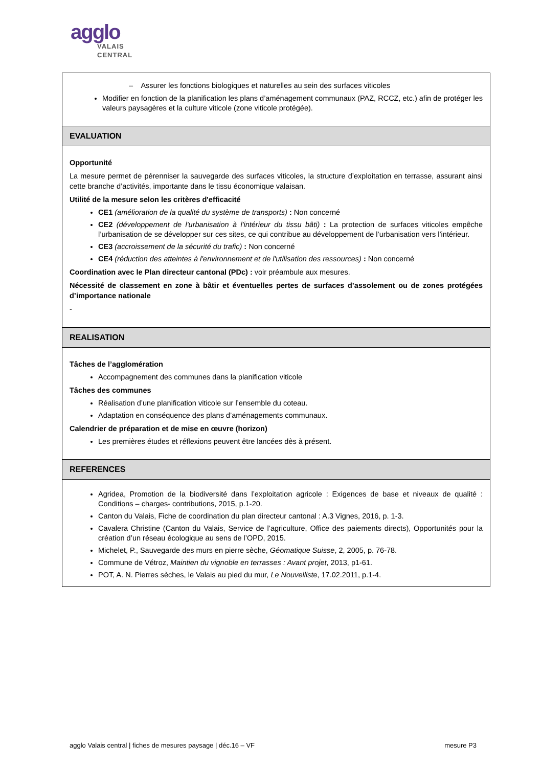agglo
VALAIS
CENTRAL
| – Assurer les fonctions biologiques et naturelles au sein des surfaces viticoles Modifier en fonction de la planification les plans d’aménagement communaux (PAZ, RCCZ, etc.) afin de protéger les valeurs paysagères et la culture viticole (zone viticole protégée). |
| EVALUATION |
| Opportunité La mesure permet de pérenniser la sauvegarde des surfaces viticoles, la structure d’exploitation en terrasse, assurant ainsi cette branche d’activités, importante dans le tissu économique valaisan. Utilité de la mesure selon les critères d'efficacité CE1 (amélioration de la qualité du système de transports) : Non concerné CE2 (développement de l'urbanisation à l'intérieur du tissu bâti) : La protection de surfaces viticoles empêche l’urbanisation de se développer sur ces sites, ce qui contribue au développement de l’urbanisation vers l’intérieur. CE3 (accroissement de la sécurité du trafic) : Non concerné CE4 (réduction des atteintes à l'environnement et de l'utilisation des ressources) : Non concerné Coordination avec le Plan directeur cantonal (PDc) : voir préambule aux mesures. Nécessité de classement en zone à bâtir et éventuelles pertes de surfaces d’assolement ou de zones protégées d’importance nationale - |
| REALISATION |
| Tâches de l’agglomération Accompagnement des communes dans la planification viticole Tâches des communes Réalisation d’une planification viticole sur l’ensemble du coteau. Adaptation en conséquence des plans d’aménagements communaux. Calendrier de préparation et de mise en œuvre (horizon) Les premières études et réflexions peuvent être lancées dès à présent. |
| REFERENCES |
| Agridea, Promotion de la biodiversité dans l’exploitation agricole : Exigences de base et niveaux de qualité : Conditions – charges- contributions, 2015, p.1-20. Canton du Valais, Fiche de coordination du plan directeur cantonal : A.3 Vignes, 2016, p. 1-3. Cavalera Christine (Canton du Valais, Service de l’agriculture, Office des paiements directs), Opportunités pour la création d’un réseau écologique au sens de l’OPD, 2015. Michelet, P., Sauvegarde des murs en pierre sèche, Géomatique Suisse , 2, 2005, p. 76-78. Commune de Vétroz, Maintien du vignoble en terrasses : Avant projet , 2013, p1-61. POT, A. N. Pierres sèches, le Valais au pied du mur, Le Nouvelliste , 17.02.2011, p.1-4. |
agglo Valais central | fiches de mesures paysage | déc.16 – VF mesure P3